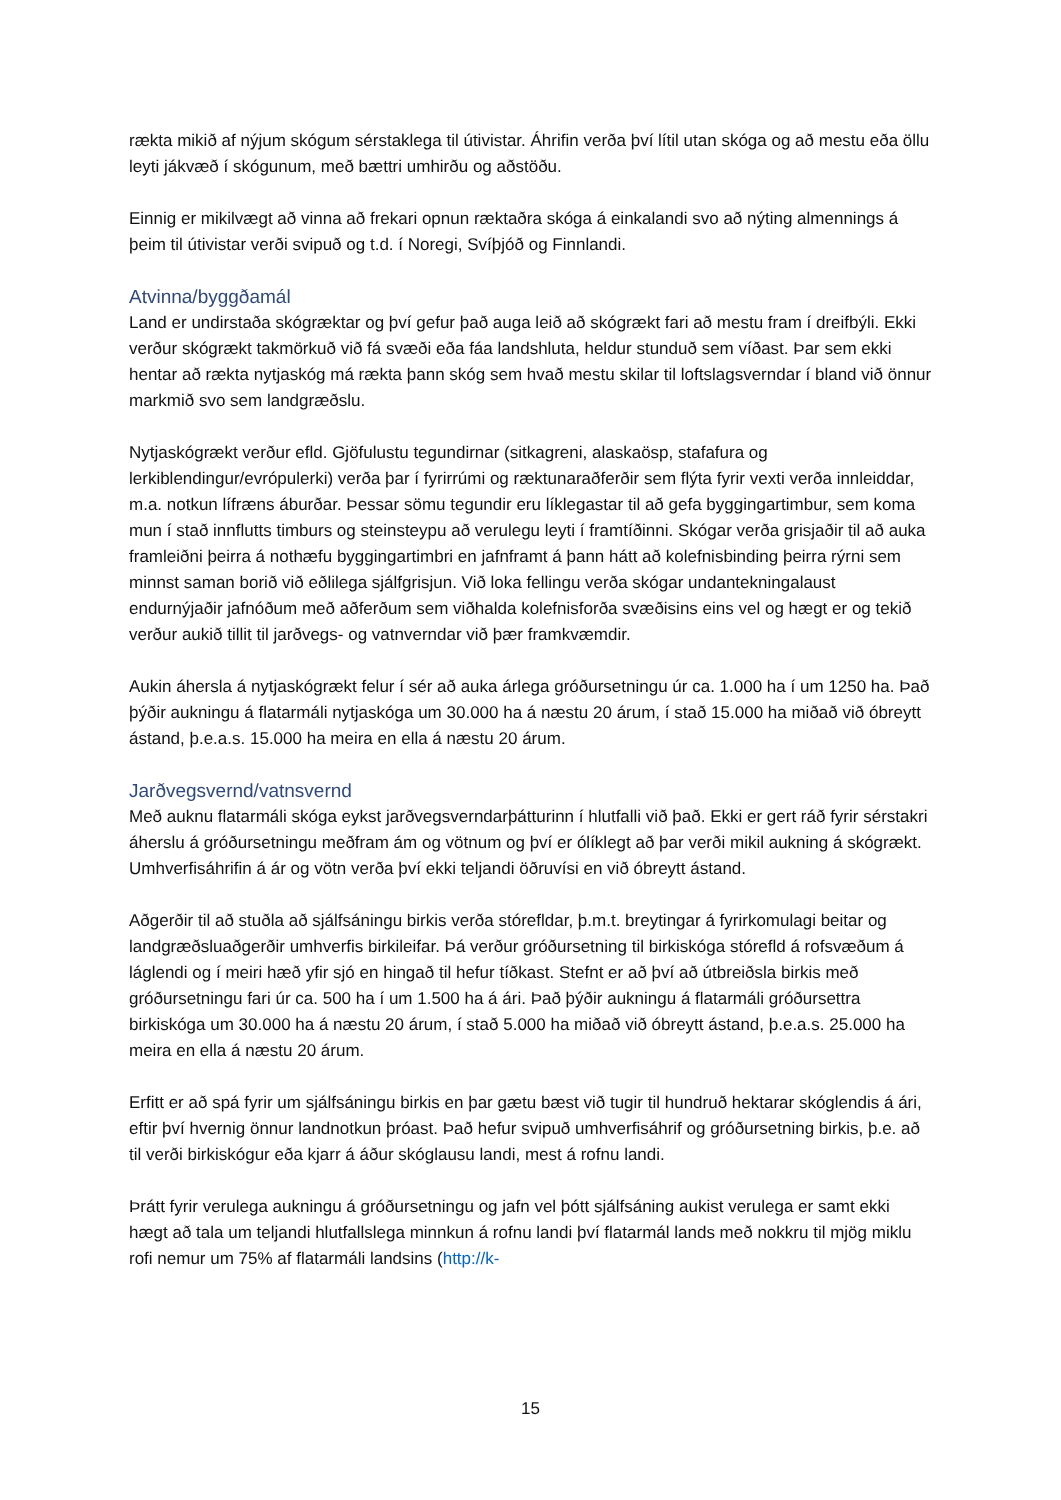rækta mikið af nýjum skógum sérstaklega til útivistar. Áhrifin verða því lítil utan skóga og að mestu eða öllu leyti jákvæð í skógunum, með bættri umhirðu og aðstöðu.
Einnig er mikilvægt að vinna að frekari opnun ræktaðra skóga á einkalandi svo að nýting almennings á þeim til útivistar verði svipuð og t.d. í Noregi, Svíþjóð og Finnlandi.
Atvinna/byggðamál
Land er undirstaða skógræktar og því gefur það auga leið að skógrækt fari að mestu fram í dreifbýli. Ekki verður skógrækt takmörkuð við fá svæði eða fáa landshluta, heldur stunduð sem víðast. Þar sem ekki hentar að rækta nytjaskóg má rækta þann skóg sem hvað mestu skilar til loftslagsverndar í bland við önnur markmið svo sem landgræðslu.
Nytjaskógrækt verður efld. Gjöfulustu tegundirnar (sitkagreni, alaskaösp, stafafura og lerkiblendingur/evrópulerki) verða þar í fyrirrúmi og ræktunaraðferðir sem flýta fyrir vexti verða innleiddar, m.a. notkun lífræns áburðar. Þessar sömu tegundir eru líklegastar til að gefa byggingartimbur, sem koma mun í stað innflutts timburs og steinsteypu að verulegu leyti í framtíðinni. Skógar verða grisjaðir til að auka framleiðni þeirra á nothæfu byggingartimbri en jafnframt á þann hátt að kolefnisbinding þeirra rýrni sem minnst saman borið við eðlilega sjálfgrisjun. Við loka fellingu verða skógar undantekningalaust endurnýjaðir jafnóðum með aðferðum sem viðhalda kolefnisforða svæðisins eins vel og hægt er og tekið verður aukið tillit til jarðvegs- og vatnverndar við þær framkvæmdir.
Aukin áhersla á nytjaskógrækt felur í sér að auka árlega gróðursetningu úr ca. 1.000 ha í um 1250 ha. Það þýðir aukningu á flatarmáli nytjaskóga um 30.000 ha á næstu 20 árum, í stað 15.000 ha miðað við óbreytt ástand, þ.e.a.s. 15.000 ha meira en ella á næstu 20 árum.
Jarðvegsvernd/vatnsvernd
Með auknu flatarmáli skóga eykst jarðvegsverndarþátturinn í hlutfalli við það. Ekki er gert ráð fyrir sérstakri áherslu á gróðursetningu meðfram ám og vötnum og því er ólíklegt að þar verði mikil aukning á skógrækt. Umhverfisáhrifin á ár og vötn verða því ekki teljandi öðruvísi en við óbreytt ástand.
Aðgerðir til að stuðla að sjálfsáningu birkis verða stórefldar, þ.m.t. breytingar á fyrirkomulagi beitar og landgræðsluaðgerðir umhverfis birkileifar. Þá verður gróðursetning til birkiskóga stórefld á rofsvæðum á láglendi og í meiri hæð yfir sjó en hingað til hefur tíðkast. Stefnt er að því að útbreiðsla birkis með gróðursetningu fari úr ca. 500 ha í um 1.500 ha á ári. Það þýðir aukningu á flatarmáli gróðursettra birkiskóga um 30.000 ha á næstu 20 árum, í stað 5.000 ha miðað við óbreytt ástand, þ.e.a.s. 25.000 ha meira en ella á næstu 20 árum.
Erfitt er að spá fyrir um sjálfsáningu birkis en þar gætu bæst við tugir til hundruð hektarar skóglendis á ári, eftir því hvernig önnur landnotkun þróast. Það hefur svipuð umhverfisáhrif og gróðursetning birkis, þ.e. að til verði birkiskógur eða kjarr á áður skóglausu landi, mest á rofnu landi.
Þrátt fyrir verulega aukningu á gróðursetningu og jafn vel þótt sjálfsáning aukist verulega er samt ekki hægt að tala um teljandi hlutfallslega minnkun á rofnu landi því flatarmál lands með nokkru til mjög miklu rofi nemur um 75% af flatarmáli landsins (http://k-
15